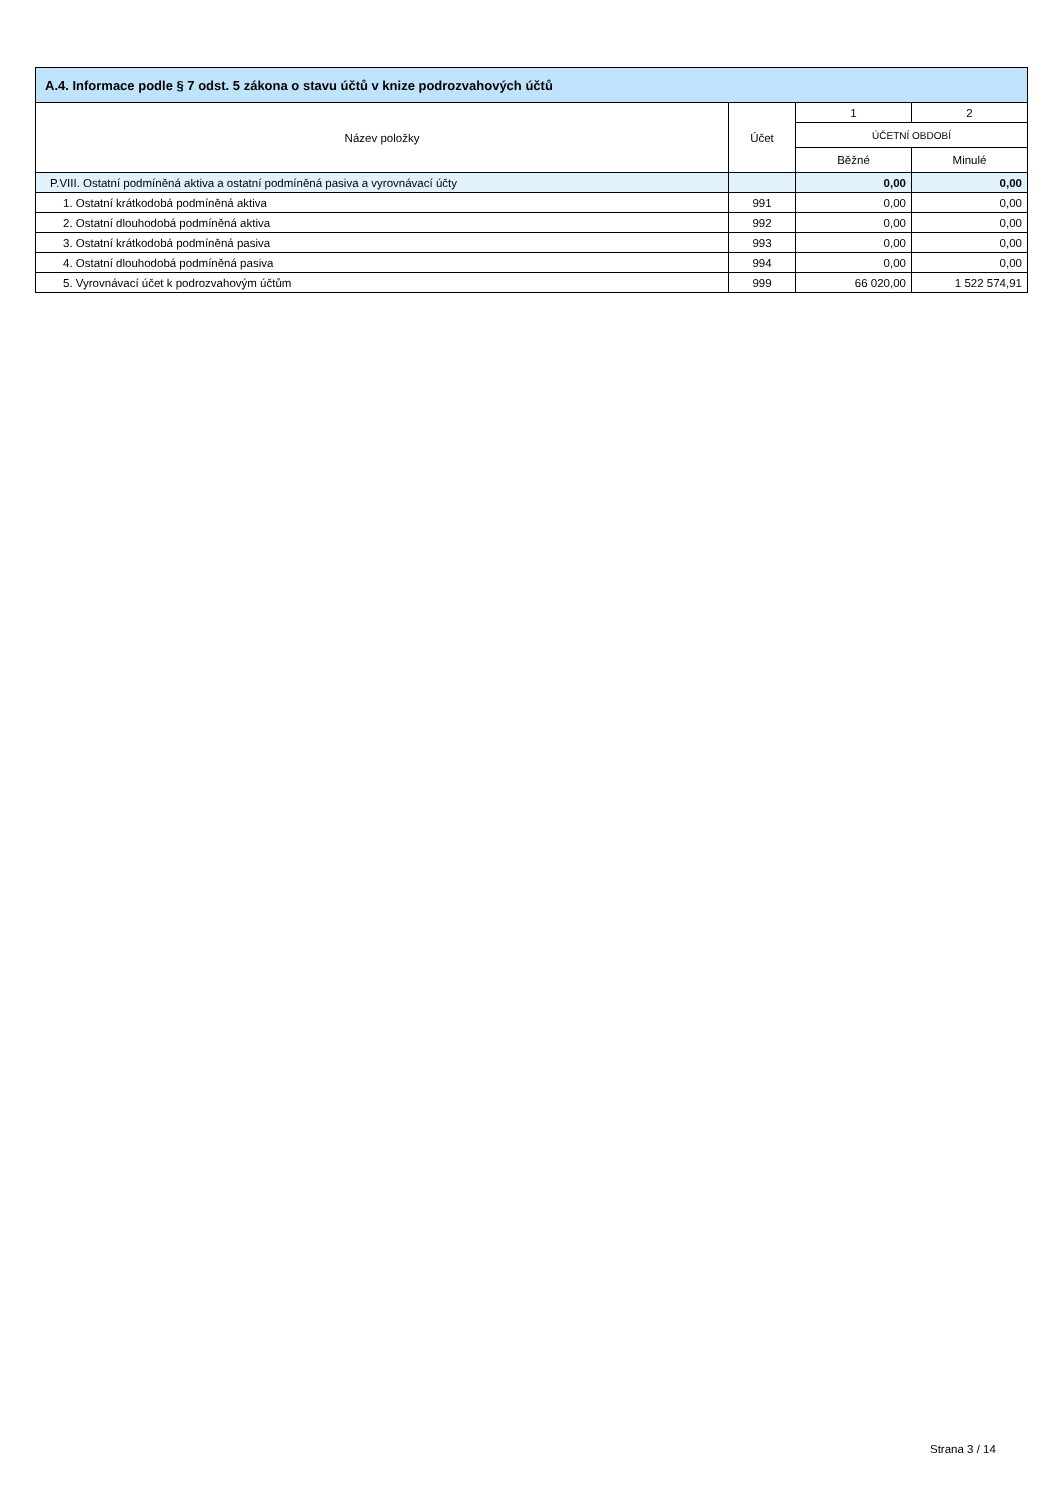| A.4. Informace podle § 7 odst. 5 zákona o stavu účtů v knize podrozvahových účtů | | | |
| --- | --- | --- | --- |
| Název položky | Účet | 1 | 2 |
| | | ÚČETNÍ OBDOBÍ | |
| | | Běžné | Minulé |
| P.VIII. Ostatní podmíněná aktiva a ostatní podmíněná pasiva a vyrovnávací účty | | 0,00 | 0,00 |
| 1. Ostatní krátkodobá podmíněná aktiva | 991 | 0,00 | 0,00 |
| 2. Ostatní dlouhodobá podmíněná aktiva | 992 | 0,00 | 0,00 |
| 3. Ostatní krátkodobá podmíněná pasiva | 993 | 0,00 | 0,00 |
| 4. Ostatní dlouhodobá podmíněná pasiva | 994 | 0,00 | 0,00 |
| 5. Vyrovnávací účet k podrozvahovým účtům | 999 | 66 020,00 | 1 522 574,91 |
Strana 3 / 14